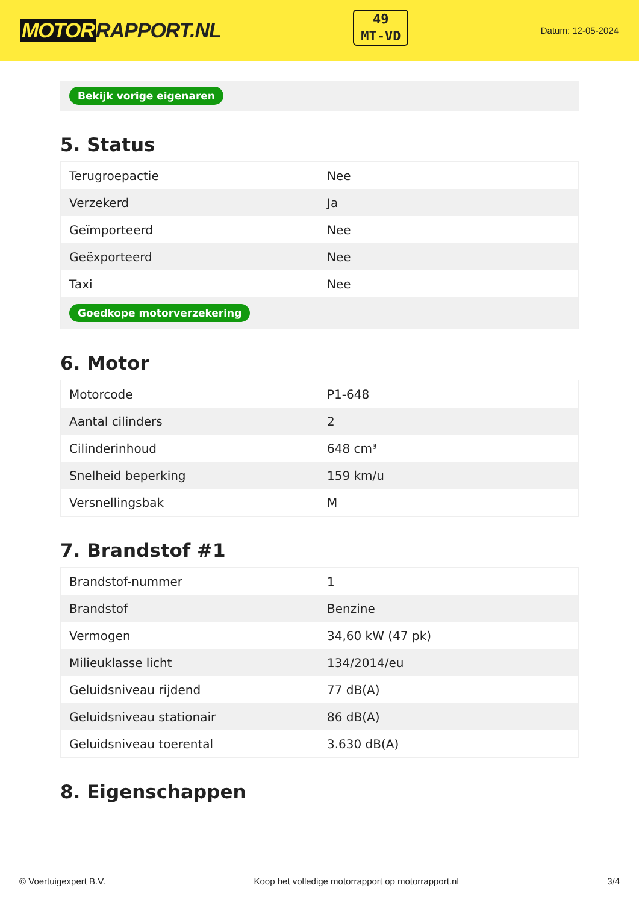MOTORRAPPORT.NL
49
MT-VD
Datum: 12-05-2024
Bekijk vorige eigenaren
5. Status
| Terugroepactie | Nee |
| Verzekerd | Ja |
| Geïmporteerd | Nee |
| Geëxporteerd | Nee |
| Taxi | Nee |
| Goedkope motorverzekering | |
6. Motor
| Motorcode | P1-648 |
| Aantal cilinders | 2 |
| Cilinderinhoud | 648 cm³ |
| Snelheid beperking | 159 km/u |
| Versnellingsbak | M |
7. Brandstof #1
| Brandstof-nummer | 1 |
| Brandstof | Benzine |
| Vermogen | 34,60 kW (47 pk) |
| Milieuklasse licht | 134/2014/eu |
| Geluidsniveau rijdend | 77 dB(A) |
| Geluidsniveau stationair | 86 dB(A) |
| Geluidsniveau toerental | 3.630 dB(A) |
8. Eigenschappen
© Voertuigexpert B.V. Koop het volledige motorrapport op motorrapport.nl 3/4